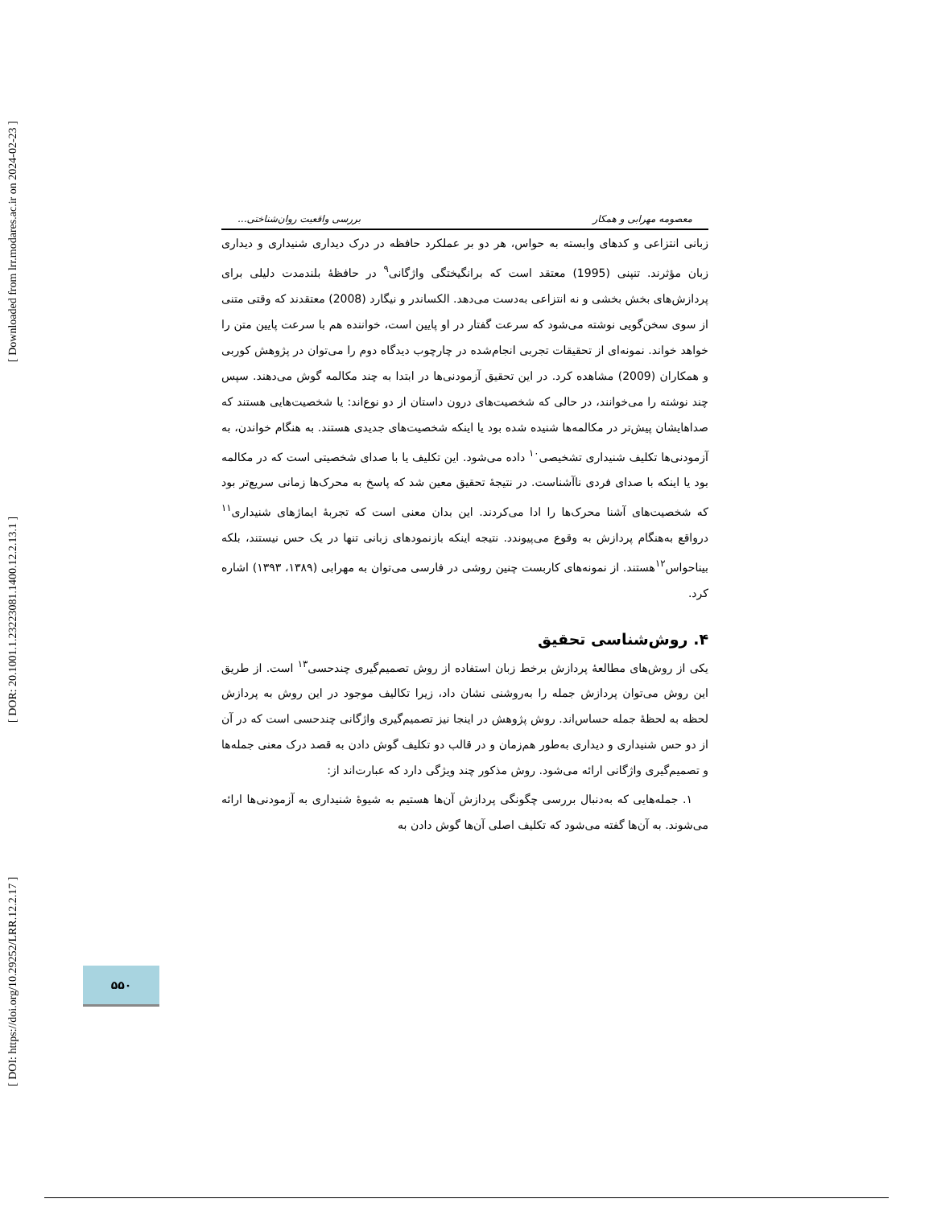[ DOI: https://doi.org/10.29252/LRR.12.2.17 ] [ DOR: 20.1001.1.23223081.1400.12.2.13.1 ] [ Downloaded from lrr.modares.ac.ir on 2024-02-23 ]
معصومه مهرابی و همکار بررسی واقعیت روان‌شناختی...
زبانی انتزاعی و کدهای وابسته به حواس، هر دو بر عملکرد حافظه در درک دیداری شنیداری و دیداری زبان مؤثرند. تنپنی (1995) معتقد است که برانگیختگی واژگانی<sup>۹</sup> در حافظهٔ بلندمدت دلیلی برای پردازش‌های بخش بخشی و نه انتزاعی به‌دست می‌دهد. الکساندر و نیگارد (2008) معتقدند که وقتی متنی از سوی سخن‌گویی نوشته می‌شود که سرعت گفتار در او پایین است، خواننده هم با سرعت پایین متن را خواهد خواند. نمونه‌ای از تحقیقات تجربی انجام‌شده در چارچوب دیدگاه دوم را می‌توان در پژوهش کوربی و همکاران (2009) مشاهده کرد. در این تحقیق آزمودنی‌ها در ابتدا به چند مکالمه گوش می‌دهند. سپس چند نوشته را می‌خوانند، در حالی که شخصیت‌های درون داستان از دو نوع‌اند: یا شخصیت‌هایی هستند که صداهایشان پیش‌تر در مکالمه‌ها شنیده شده بود یا اینکه شخصیت‌های جدیدی هستند. به هنگام خواندن، به آزمودنی‌ها تکلیف شنیداری تشخیصی<sup>۱۰</sup> داده می‌شود. این تکلیف یا با صدای شخصیتی است که در مکالمه بود یا اینکه با صدای فردی ناآشناست. در نتیجهٔ تحقیق معین شد که پاسخ به محرک‌ها زمانی سریع‌تر بود که شخصیت‌های آشنا محرک‌ها را ادا می‌کردند. این بدان معنی است که تجربهٔ ایماژهای شنیداری<sup>۱۱</sup> درواقع به‌هنگام پردازش به وقوع می‌پیوندد. نتیجه اینکه بازنمودهای زبانی تنها در یک حس نیستند، بلکه بیناحواس<sup>۱۲</sup>هستند. از نمونه‌های کاربست چنین روشی در فارسی می‌توان به مهرابی (۱۳۸۹، ۱۳۹۳) اشاره کرد.
۴. روش‌شناسی تحقیق
یکی از روش‌های مطالعهٔ پردازش برخط زبان استفاده از روش تصمیم‌گیری چندحسی<sup>۱۳</sup> است. از طریق این روش می‌توان پردازش جمله را به‌روشنی نشان داد، زیرا تکالیف موجود در این روش به پردازش لحظه به لحظهٔ جمله حساس‌اند. روش پژوهش در اینجا نیز تصمیم‌گیری واژگانی چندحسی است که در آن از دو حس شنیداری و دیداری به‌طور هم‌زمان و در قالب دو تکلیف گوش دادن به قصد درک معنی جمله‌ها و تصمیم‌گیری واژگانی ارائه می‌شود. روش مذکور چند ویژگی دارد که عبارت‌اند از:
۱. جمله‌هایی که به‌دنبال بررسی چگونگی پردازش آن‌ها هستیم به شیوهٔ شنیداری به آزمودنی‌ها ارائه می‌شوند. به آن‌ها گفته می‌شود که تکلیف اصلی آن‌ها گوش دادن به
۵۵۰